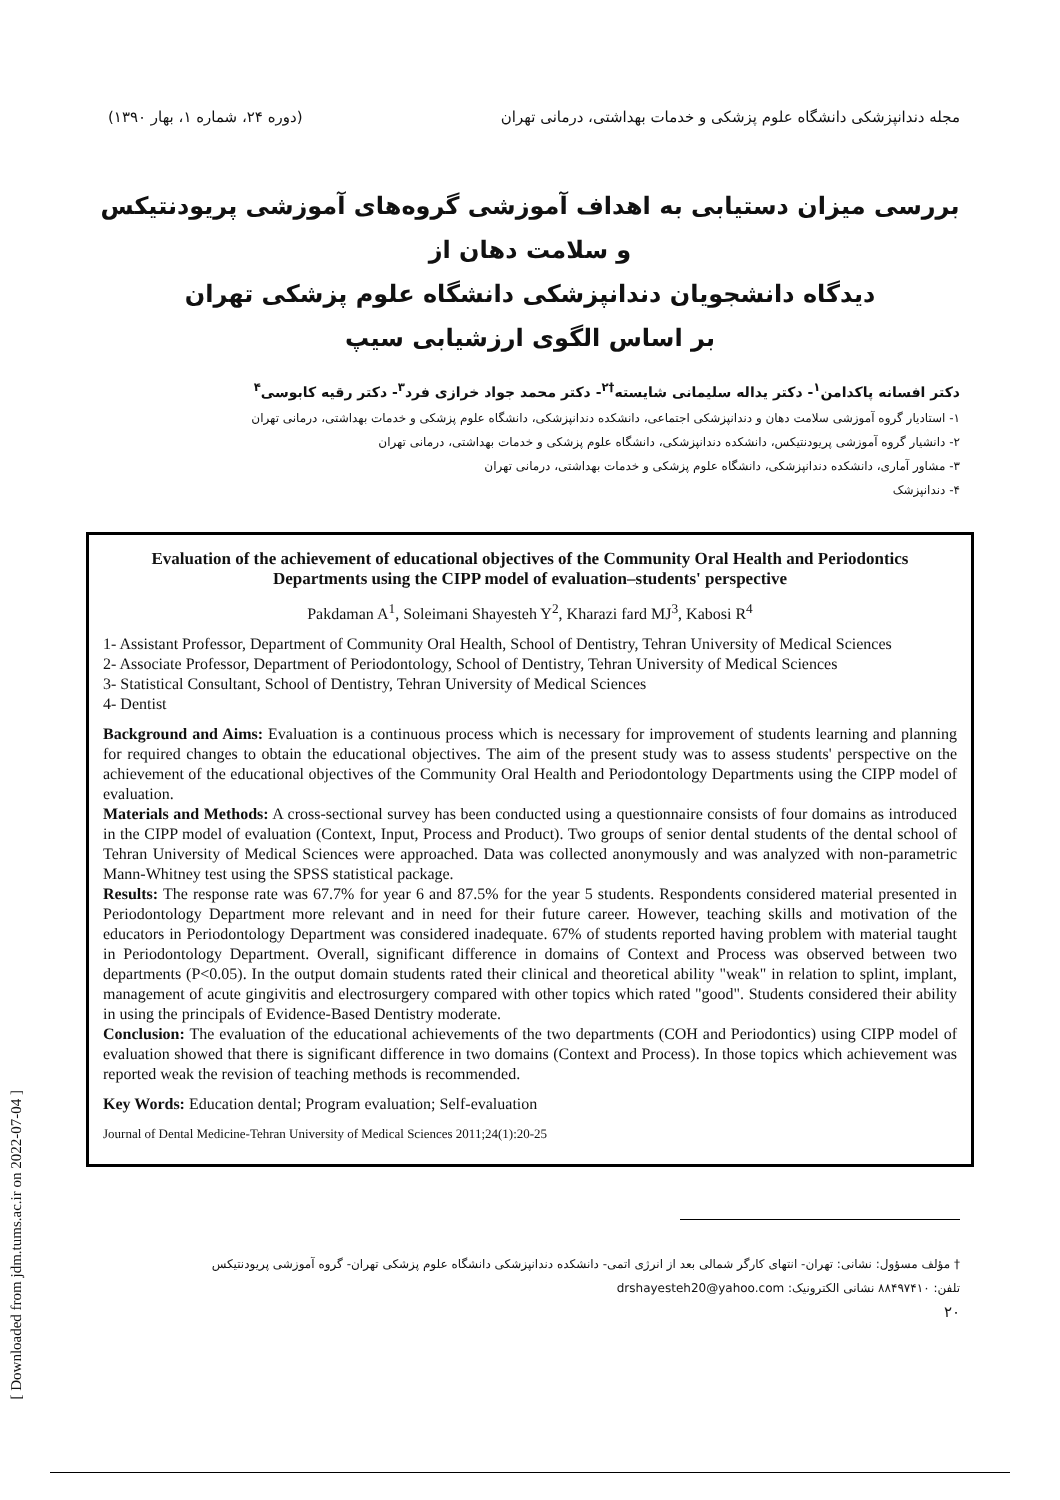مجله دندانپزشکی دانشگاه علوم پزشکی و خدمات بهداشتی، درمانی تهران (دوره ۲۴، شماره ۱، بهار ۱۳۹۰)
بررسی میزان دستیابی به اهداف آموزشی گروه‌های آموزشی پریودنتیکس و سلامت دهان از
دیدگاه دانشجویان دندانپزشکی دانشگاه علوم پزشکی تهران
بر اساس الگوی ارزشیابی سیپ
دکتر افسانه پاکدامن<sup>۱</sup>- دکتر یداله سلیمانی شایسته<sup>†۲</sup>- دکتر محمد جواد خرازی فرد<sup>۳</sup>- دکتر رقیه کابوسی<sup>۴</sup>
۱- استادیار گروه آموزشی سلامت دهان و دندانپزشکی اجتماعی، دانشکده دندانپزشکی، دانشگاه علوم پزشکی و خدمات بهداشتی، درمانی تهران
۲- دانشیار گروه آموزشی پریودنتیکس، دانشکده دندانپزشکی، دانشگاه علوم پزشکی و خدمات بهداشتی، درمانی تهران
۳- مشاور آماری، دانشکده دندانپزشکی، دانشگاه علوم پزشکی و خدمات بهداشتی، درمانی تهران
۴- دندانپزشک
Evaluation of the achievement of educational objectives of the Community Oral Health and Periodontics Departments using the CIPP model of evaluation–students' perspective
Pakdaman A<sup>1</sup>, Soleimani Shayesteh Y<sup>2</sup>, Kharazi fard MJ<sup>3</sup>, Kabosi R<sup>4</sup>
1- Assistant Professor, Department of Community Oral Health, School of Dentistry, Tehran University of Medical Sciences
2- Associate Professor, Department of Periodontology, School of Dentistry, Tehran University of Medical Sciences
3- Statistical Consultant, School of Dentistry, Tehran University of Medical Sciences
4- Dentist
Background and Aims: Evaluation is a continuous process which is necessary for improvement of students learning and planning for required changes to obtain the educational objectives. The aim of the present study was to assess students' perspective on the achievement of the educational objectives of the Community Oral Health and Periodontology Departments using the CIPP model of evaluation.
Materials and Methods: A cross-sectional survey has been conducted using a questionnaire consists of four domains as introduced in the CIPP model of evaluation (Context, Input, Process and Product). Two groups of senior dental students of the dental school of Tehran University of Medical Sciences were approached. Data was collected anonymously and was analyzed with non-parametric Mann-Whitney test using the SPSS statistical package.
Results: The response rate was 67.7% for year 6 and 87.5% for the year 5 students. Respondents considered material presented in Periodontology Department more relevant and in need for their future career. However, teaching skills and motivation of the educators in Periodontology Department was considered inadequate. 67% of students reported having problem with material taught in Periodontology Department. Overall, significant difference in domains of Context and Process was observed between two departments (P<0.05). In the output domain students rated their clinical and theoretical ability "weak" in relation to splint, implant, management of acute gingivitis and electrosurgery compared with other topics which rated "good". Students considered their ability in using the principals of Evidence-Based Dentistry moderate.
Conclusion: The evaluation of the educational achievements of the two departments (COH and Periodontics) using CIPP model of evaluation showed that there is significant difference in two domains (Context and Process). In those topics which achievement was reported weak the revision of teaching methods is recommended.
Key Words: Education dental; Program evaluation; Self-evaluation
Journal of Dental Medicine-Tehran University of Medical Sciences 2011;24(1):20-25
[ Downloaded from jdm.tums.ac.ir on 2022-07-04 ]
† مؤلف مسؤول: نشانی: تهران- انتهای کارگر شمالی بعد از انرژی اتمی- دانشکده دندانپزشکی دانشگاه علوم پزشکی تهران- گروه آموزشی پریودنتیکس
تلفن: ۸۸۴۹۷۴۱۰ نشانی الکترونیک: drshayesteh20@yahoo.com
۲۰